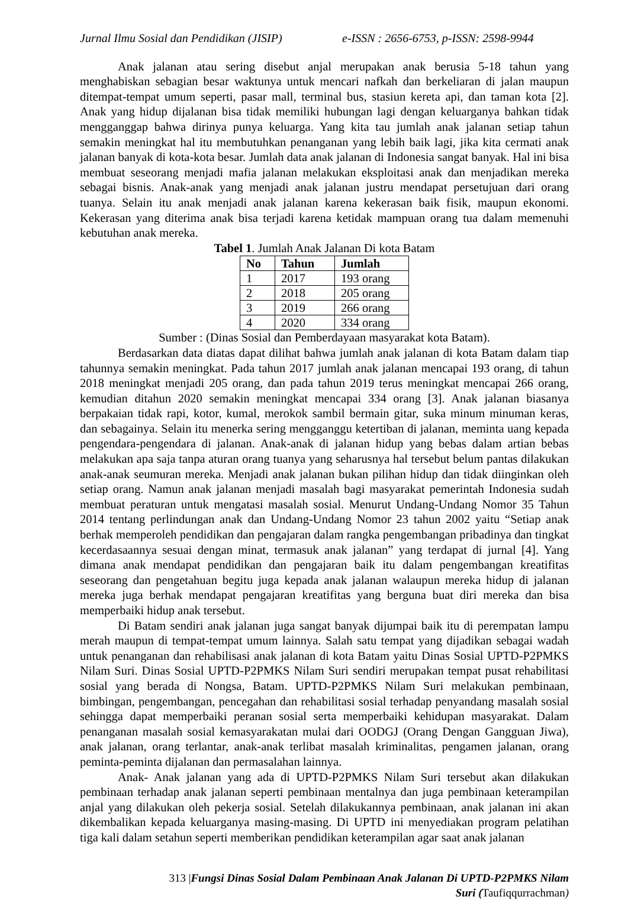Jurnal Ilmu Sosial dan Pendidikan (JISIP) e-ISSN : 2656-6753, p-ISSN: 2598-9944
Anak jalanan atau sering disebut anjal merupakan anak berusia 5-18 tahun yang menghabiskan sebagian besar waktunya untuk mencari nafkah dan berkeliaran di jalan maupun ditempat-tempat umum seperti, pasar mall, terminal bus, stasiun kereta api, dan taman kota [2]. Anak yang hidup dijalanan bisa tidak memiliki hubungan lagi dengan keluarganya bahkan tidak mengganggap bahwa dirinya punya keluarga. Yang kita tau jumlah anak jalanan setiap tahun semakin meningkat hal itu membutuhkan penanganan yang lebih baik lagi, jika kita cermati anak jalanan banyak di kota-kota besar. Jumlah data anak jalanan di Indonesia sangat banyak. Hal ini bisa membuat seseorang menjadi mafia jalanan melakukan eksploitasi anak dan menjadikan mereka sebagai bisnis. Anak-anak yang menjadi anak jalanan justru mendapat persetujuan dari orang tuanya. Selain itu anak menjadi anak jalanan karena kekerasan baik fisik, maupun ekonomi. Kekerasan yang diterima anak bisa terjadi karena ketidak mampuan orang tua dalam memenuhi kebutuhan anak mereka.
Tabel 1. Jumlah Anak Jalanan Di kota Batam
| No | Tahun | Jumlah |
| --- | --- | --- |
| 1 | 2017 | 193 orang |
| 2 | 2018 | 205 orang |
| 3 | 2019 | 266 orang |
| 4 | 2020 | 334 orang |
Sumber : (Dinas Sosial dan Pemberdayaan masyarakat kota Batam).
Berdasarkan data diatas dapat dilihat bahwa jumlah anak jalanan di kota Batam dalam tiap tahunnya semakin meningkat. Pada tahun 2017 jumlah anak jalanan mencapai 193 orang, di tahun 2018 meningkat menjadi 205 orang, dan pada tahun 2019 terus meningkat mencapai 266 orang, kemudian ditahun 2020 semakin meningkat mencapai 334 orang [3]. Anak jalanan biasanya berpakaian tidak rapi, kotor, kumal, merokok sambil bermain gitar, suka minum minuman keras, dan sebagainya. Selain itu menerka sering mengganggu ketertiban di jalanan, meminta uang kepada pengendara-pengendara di jalanan. Anak-anak di jalanan hidup yang bebas dalam artian bebas melakukan apa saja tanpa aturan orang tuanya yang seharusnya hal tersebut belum pantas dilakukan anak-anak seumuran mereka. Menjadi anak jalanan bukan pilihan hidup dan tidak diinginkan oleh setiap orang. Namun anak jalanan menjadi masalah bagi masyarakat pemerintah Indonesia sudah membuat peraturan untuk mengatasi masalah sosial. Menurut Undang-Undang Nomor 35 Tahun 2014 tentang perlindungan anak dan Undang-Undang Nomor 23 tahun 2002 yaitu “Setiap anak berhak memperoleh pendidikan dan pengajaran dalam rangka pengembangan pribadinya dan tingkat kecerdasaannya sesuai dengan minat, termasuk anak jalanan” yang terdapat di jurnal [4]. Yang dimana anak mendapat pendidikan dan pengajaran baik itu dalam pengembangan kreatifitas seseorang dan pengetahuan begitu juga kepada anak jalanan walaupun mereka hidup di jalanan mereka juga berhak mendapat pengajaran kreatifitas yang berguna buat diri mereka dan bisa memperbaiki hidup anak tersebut.
Di Batam sendiri anak jalanan juga sangat banyak dijumpai baik itu di perempatan lampu merah maupun di tempat-tempat umum lainnya. Salah satu tempat yang dijadikan sebagai wadah untuk penanganan dan rehabilisasi anak jalanan di kota Batam yaitu Dinas Sosial UPTD-P2PMKS Nilam Suri. Dinas Sosial UPTD-P2PMKS Nilam Suri sendiri merupakan tempat pusat rehabilitasi sosial yang berada di Nongsa, Batam. UPTD-P2PMKS Nilam Suri melakukan pembinaan, bimbingan, pengembangan, pencegahan dan rehabilitasi sosial terhadap penyandang masalah sosial sehingga dapat memperbaiki peranan sosial serta memperbaiki kehidupan masyarakat. Dalam penanganan masalah sosial kemasyarakatan mulai dari OODGJ (Orang Dengan Gangguan Jiwa), anak jalanan, orang terlantar, anak-anak terlibat masalah kriminalitas, pengamen jalanan, orang peminta-peminta dijalanan dan permasalahan lainnya.
Anak- Anak jalanan yang ada di UPTD-P2PMKS Nilam Suri tersebut akan dilakukan pembinaan terhadap anak jalanan seperti pembinaan mentalnya dan juga pembinaan keterampilan anjal yang dilakukan oleh pekerja sosial. Setelah dilakukannya pembinaan, anak jalanan ini akan dikembalikan kepada keluarganya masing-masing. Di UPTD ini menyediakan program pelatihan tiga kali dalam setahun seperti memberikan pendidikan keterampilan agar saat anak jalanan
313 |Fungsi Dinas Sosial Dalam Pembinaan Anak Jalanan Di UPTD-P2PMKS Nilam
Suri (Taufiqqurrachman)